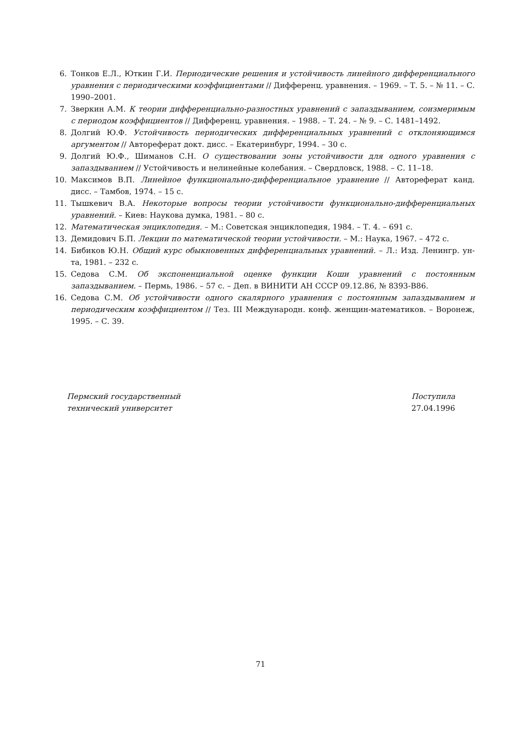6. Тонков Е.Л., Юткин Г.И. Периодические решения и устойчивость линейного дифференциального уравнения с периодическими коэффициентами // Дифференц. уравнения. – 1969. – Т. 5. – № 11. – С. 1990–2001.
7. Зверкин А.М. К теории дифференциально-разностных уравнений с запаздыванием, соизмеримым с периодом коэффициентов // Дифференц. уравнения. – 1988. – Т. 24. – № 9. – С. 1481–1492.
8. Долгий Ю.Ф. Устойчивость периодических дифференциальных уравнений с отклоняющимся аргументом // Автореферат докт. дисс. – Екатеринбург, 1994. – 30 с.
9. Долгий Ю.Ф., Шиманов С.Н. О существовании зоны устойчивости для одного уравнения с запаздыванием // Устойчивость и нелинейные колебания. – Свердловск, 1988. – С. 11–18.
10. Максимов В.П. Линейное функционально-дифференциальное уравнение // Автореферат канд. дисс. – Тамбов, 1974. – 15 с.
11. Тышкевич В.А. Некоторые вопросы теории устойчивости функционально-дифференциальных уравнений. – Киев: Наукова думка, 1981. – 80 с.
12. Математическая энциклопедия. – М.: Советская энциклопедия, 1984. – Т. 4. – 691 с.
13. Демидович Б.П. Лекции по математической теории устойчивости. – М.: Наука, 1967. – 472 с.
14. Бибиков Ю.Н. Общий курс обыкновенных дифференциальных уравнений. – Л.: Изд. Ленингр. ун-та, 1981. – 232 с.
15. Седова С.М. Об экспоненциальной оценке функции Коши уравнений с постоянным запаздыванием. – Пермь, 1986. – 57 с. – Деп. в ВИНИТИ АН СССР 09.12.86, № 8393-В86.
16. Седова С.М. Об устойчивости одного скалярного уравнения с постоянным запаздыванием и периодическим коэффициентом // Тез. III Международн. конф. женщин-математиков. – Воронеж, 1995. – С. 39.
Пермский государственный
технический университет
Поступила
27.04.1996
71